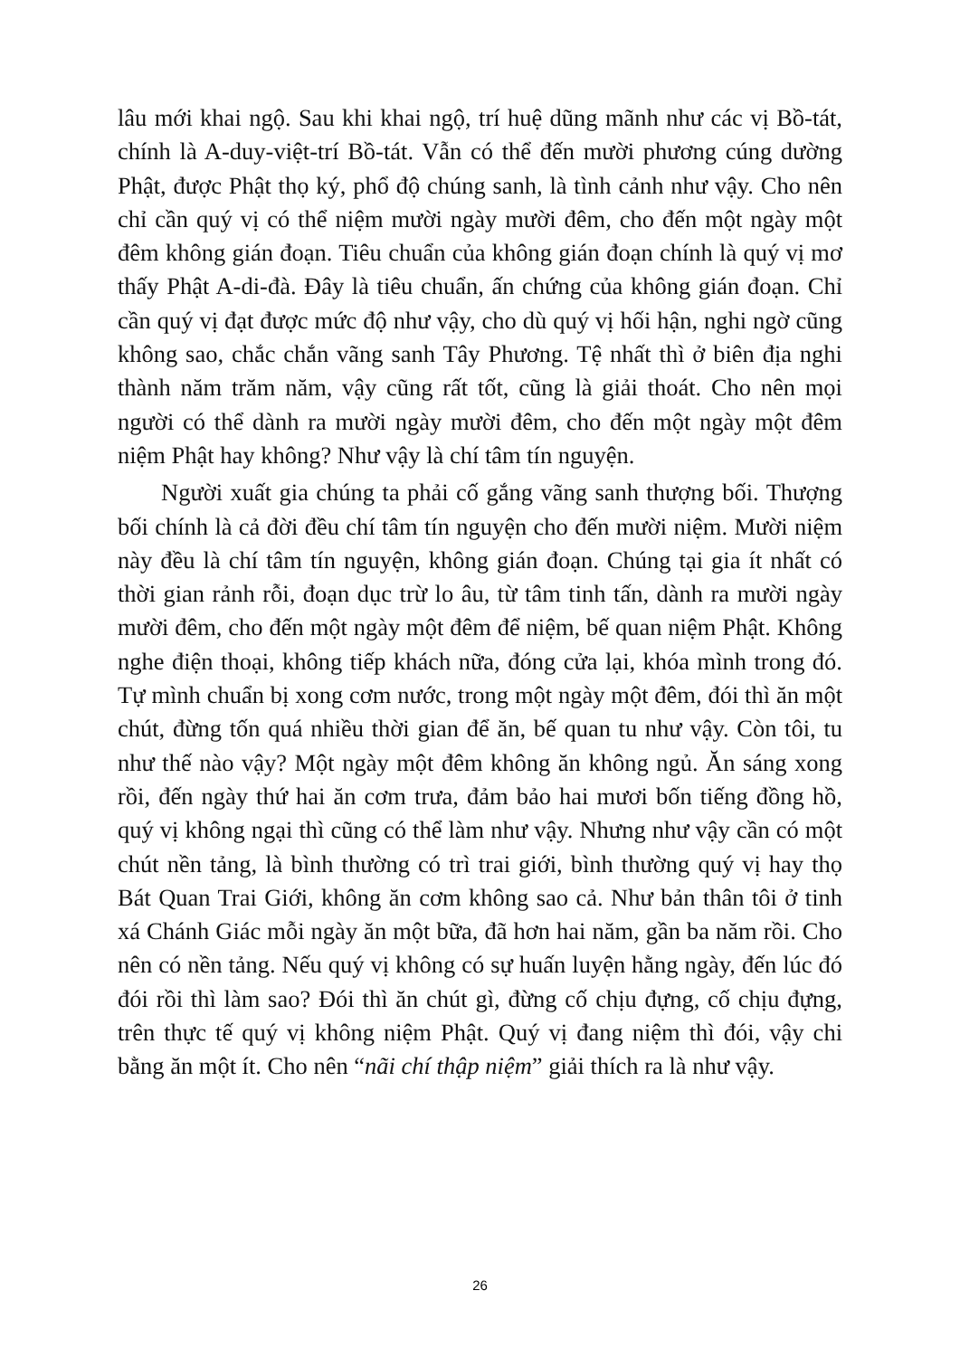lâu mới khai ngộ. Sau khi khai ngộ, trí huệ dũng mãnh như các vị Bồ-tát, chính là A-duy-việt-trí Bồ-tát. Vẫn có thể đến mười phương cúng dường Phật, được Phật thọ ký, phổ độ chúng sanh, là tình cảnh như vậy. Cho nên chỉ cần quý vị có thể niệm mười ngày mười đêm, cho đến một ngày một đêm không gián đoạn. Tiêu chuẩn của không gián đoạn chính là quý vị mơ thấy Phật A-di-đà. Đây là tiêu chuẩn, ấn chứng của không gián đoạn. Chỉ cần quý vị đạt được mức độ như vậy, cho dù quý vị hối hận, nghi ngờ cũng không sao, chắc chắn vãng sanh Tây Phương. Tệ nhất thì ở biên địa nghi thành năm trăm năm, vậy cũng rất tốt, cũng là giải thoát. Cho nên mọi người có thể dành ra mười ngày mười đêm, cho đến một ngày một đêm niệm Phật hay không? Như vậy là chí tâm tín nguyện.
Người xuất gia chúng ta phải cố gắng vãng sanh thượng bối. Thượng bối chính là cả đời đều chí tâm tín nguyện cho đến mười niệm. Mười niệm này đều là chí tâm tín nguyện, không gián đoạn. Chúng tại gia ít nhất có thời gian rảnh rỗi, đoạn dục trừ lo âu, từ tâm tinh tấn, dành ra mười ngày mười đêm, cho đến một ngày một đêm để niệm, bế quan niệm Phật. Không nghe điện thoại, không tiếp khách nữa, đóng cửa lại, khóa mình trong đó. Tự mình chuẩn bị xong cơm nước, trong một ngày một đêm, đói thì ăn một chút, đừng tốn quá nhiều thời gian để ăn, bế quan tu như vậy. Còn tôi, tu như thế nào vậy? Một ngày một đêm không ăn không ngủ. Ăn sáng xong rồi, đến ngày thứ hai ăn cơm trưa, đảm bảo hai mươi bốn tiếng đồng hồ, quý vị không ngại thì cũng có thể làm như vậy. Nhưng như vậy cần có một chút nền tảng, là bình thường có trì trai giới, bình thường quý vị hay thọ Bát Quan Trai Giới, không ăn cơm không sao cả. Như bản thân tôi ở tinh xá Chánh Giác mỗi ngày ăn một bữa, đã hơn hai năm, gần ba năm rồi. Cho nên có nền tảng. Nếu quý vị không có sự huấn luyện hằng ngày, đến lúc đó đói rồi thì làm sao? Đói thì ăn chút gì, đừng cố chịu đựng, cố chịu đựng, trên thực tế quý vị không niệm Phật. Quý vị đang niệm thì đói, vậy chi bằng ăn một ít. Cho nên “nãi chí thập niệm” giải thích ra là như vậy.
26